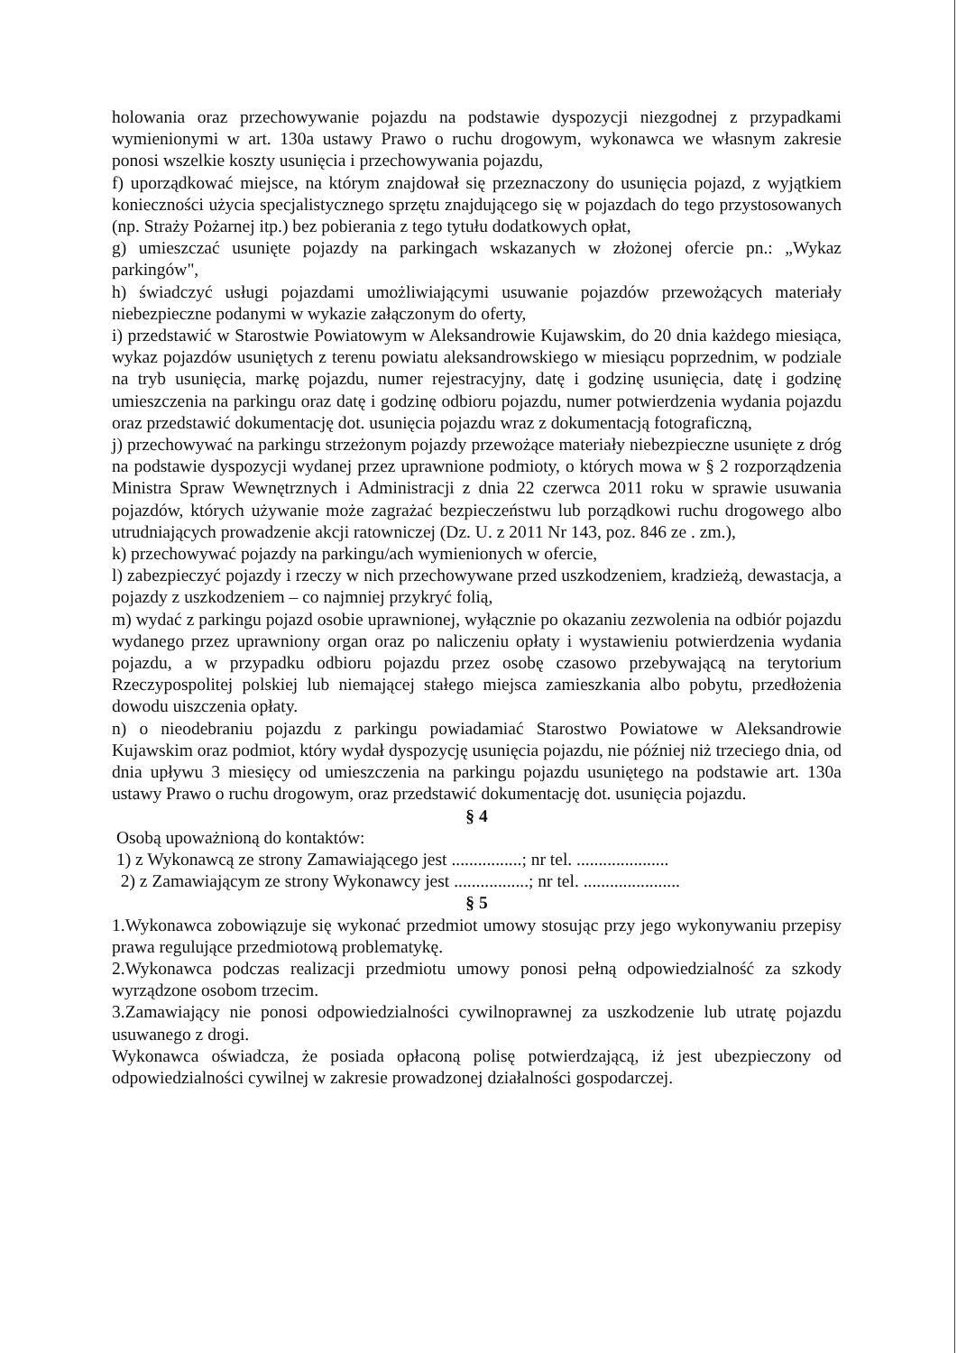holowania oraz przechowywanie pojazdu na podstawie dyspozycji niezgodnej z przypadkami wymienionymi w art. 130a ustawy Prawo o ruchu drogowym, wykonawca we własnym zakresie ponosi wszelkie koszty usunięcia i przechowywania pojazdu,
f) uporządkować miejsce, na którym znajdował się przeznaczony do usunięcia pojazd, z wyjątkiem konieczności użycia specjalistycznego sprzętu znajdującego się w pojazdach do tego przystosowanych (np. Straży Pożarnej itp.) bez pobierania z tego tytułu dodatkowych opłat,
g) umieszczać usunięte pojazdy na parkingach wskazanych w złożonej ofercie pn.: „Wykaz parkingów",
h) świadczyć usługi pojazdami umożliwiającymi usuwanie pojazdów przewożących materiały niebezpieczne podanymi w wykazie załączonym do oferty,
i) przedstawić w Starostwie Powiatowym w Aleksandrowie Kujawskim, do 20 dnia każdego miesiąca, wykaz pojazdów usuniętych z terenu powiatu aleksandrowskiego w miesiącu poprzednim, w podziale na tryb usunięcia, markę pojazdu, numer rejestracyjny, datę i godzinę usunięcia, datę i godzinę umieszczenia na parkingu oraz datę i godzinę odbioru pojazdu, numer potwierdzenia wydania pojazdu oraz przedstawić dokumentację dot. usunięcia pojazdu wraz z dokumentacją fotograficzną,
j) przechowywać na parkingu strzeżonym pojazdy przewożące materiały niebezpieczne usunięte z dróg na podstawie dyspozycji wydanej przez uprawnione podmioty, o których mowa w § 2 rozporządzenia Ministra Spraw Wewnętrznych i Administracji z dnia 22 czerwca 2011 roku w sprawie usuwania pojazdów, których używanie może zagrażać bezpieczeństwu lub porządkowi ruchu drogowego albo utrudniających prowadzenie akcji ratowniczej (Dz. U. z 2011 Nr 143, poz. 846 ze . zm.),
k) przechowywać pojazdy na parkingu/ach wymienionych w ofercie,
l) zabezpieczyć pojazdy i rzeczy w nich przechowywane przed uszkodzeniem, kradzieżą, dewastacja, a pojazdy z uszkodzeniem – co najmniej przykryć folią,
m) wydać z parkingu pojazd osobie uprawnionej, wyłącznie po okazaniu zezwolenia na odbiór pojazdu wydanego przez uprawniony organ oraz po naliczeniu opłaty i wystawieniu potwierdzenia wydania pojazdu, a w przypadku odbioru pojazdu przez osobę czasowo przebywającą na terytorium Rzeczypospolitej polskiej lub niemającej stałego miejsca zamieszkania albo pobytu, przedłożenia dowodu uiszczenia opłaty.
n) o nieodebraniu pojazdu z parkingu powiadamiać Starostwo Powiatowe w Aleksandrowie Kujawskim oraz podmiot, który wydał dyspozycję usunięcia pojazdu, nie później niż trzeciego dnia, od dnia upływu 3 miesięcy od umieszczenia na parkingu pojazdu usuniętego na podstawie art. 130a ustawy Prawo o ruchu drogowym, oraz przedstawić dokumentację dot. usunięcia pojazdu.
§ 4
Osobą upoważnioną do kontaktów:
1) z Wykonawcą ze strony Zamawiającego jest ................; nr tel. .....................
2) z Zamawiającym ze strony Wykonawcy jest .................; nr tel. ......................
§ 5
1.Wykonawca zobowiązuje się wykonać przedmiot umowy stosując przy jego wykonywaniu przepisy prawa regulujące przedmiotową problematykę.
2.Wykonawca podczas realizacji przedmiotu umowy ponosi pełną odpowiedzialność za szkody wyrządzone osobom trzecim.
3.Zamawiający nie ponosi odpowiedzialności cywilnoprawnej za uszkodzenie lub utratę pojazdu usuwanego z drogi.
Wykonawca oświadcza, że posiada opłaconą polisę potwierdzającą, iż jest ubezpieczony od odpowiedzialności cywilnej w zakresie prowadzonej działalności gospodarczej.